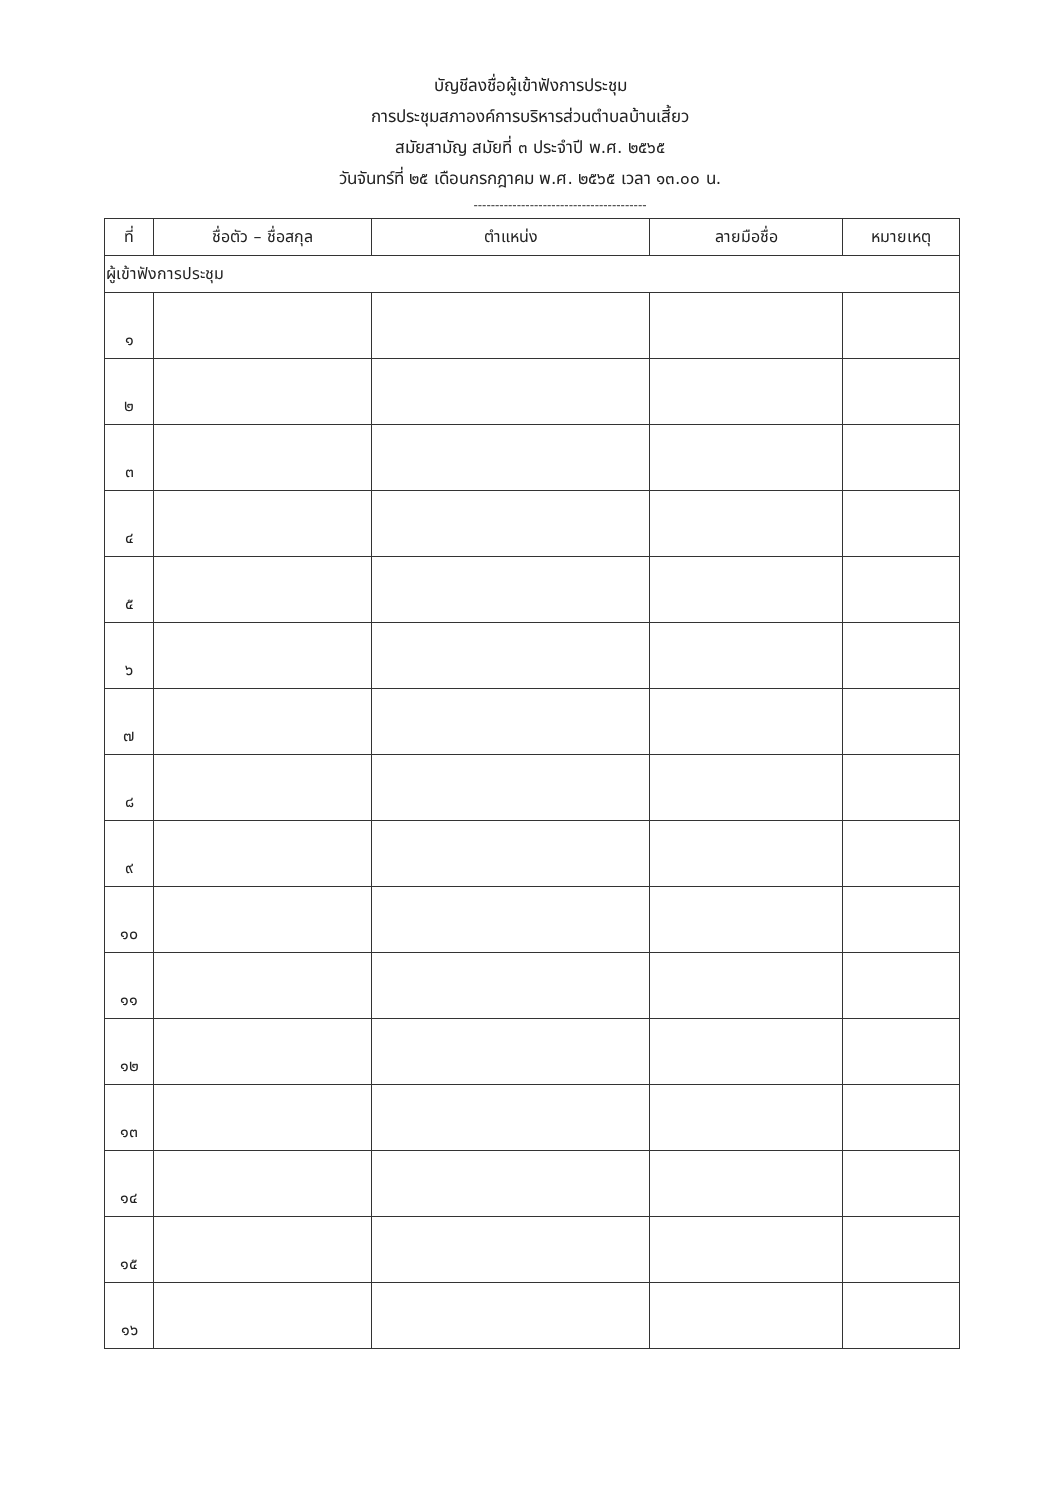บัญชีลงชื่อผู้เข้าฟังการประชุม
การประชุมสภาองค์การบริหารส่วนตำบลบ้านเสี้ยว
สมัยสามัญ สมัยที่ ๓ ประจำปี พ.ศ. ๒๕๖๕
วันจันทร์ที่ ๒๕ เดือนกรกฎาคม พ.ศ. ๒๕๖๕ เวลา ๑๓.๐๐ น.
----------------------------------------
| ที่ | ชื่อตัว – ชื่อสกุล | ตำแหน่ง | ลายมือชื่อ | หมายเหตุ |
| --- | --- | --- | --- | --- |
| ผู้เข้าฟังการประชุม | | | | |
| ๑ | | | | |
| ๒ | | | | |
| ๓ | | | | |
| ๔ | | | | |
| ๕ | | | | |
| ๖ | | | | |
| ๗ | | | | |
| ๘ | | | | |
| ๙ | | | | |
| ๑๐ | | | | |
| ๑๑ | | | | |
| ๑๒ | | | | |
| ๑๓ | | | | |
| ๑๔ | | | | |
| ๑๕ | | | | |
| ๑๖ | | | | |